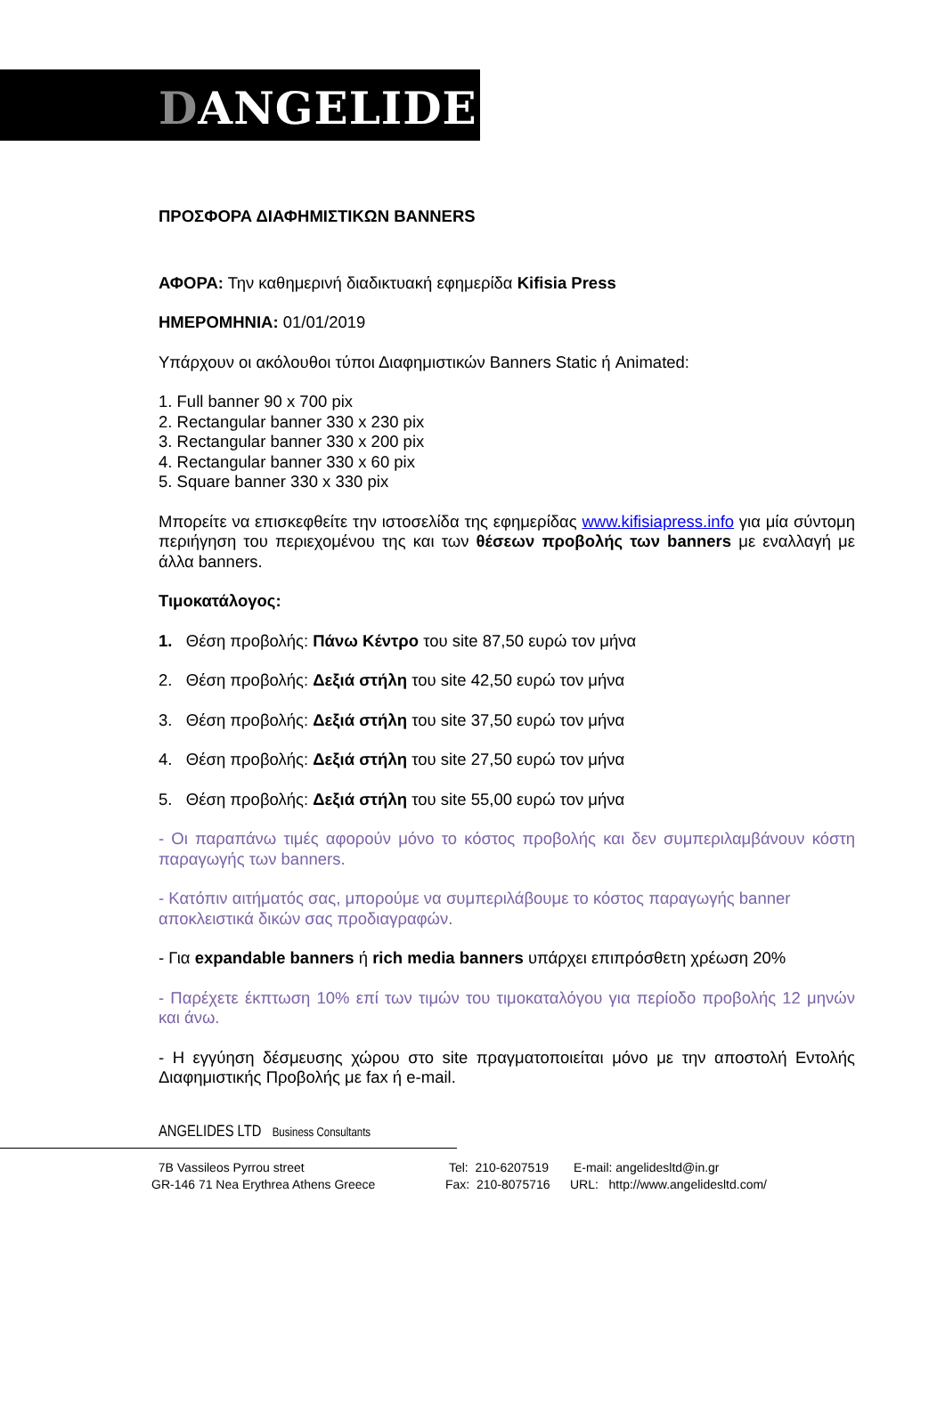DANGELIDES
ΠΡΟΣΦΟΡΑ ΔΙΑΦΗΜΙΣΤΙΚΩΝ BANNERS
ΑΦΟΡΑ: Την καθημερινή διαδικτυακή εφημερίδα Kifisia Press
ΗΜΕΡΟΜΗΝΙΑ: 01/01/2019
Υπάρχουν οι ακόλουθοι τύποι Διαφημιστικών Banners Static ή Animated:
1. Full banner 90 x 700 pix
2. Rectangular banner 330 x 230 pix
3. Rectangular banner 330 x 200 pix
4. Rectangular banner 330 x 60 pix
5. Square banner 330 x 330 pix
Μπορείτε να επισκεφθείτε την ιστοσελίδα της εφημερίδας www.kifisiapress.info για μία σύντομη περιήγηση του περιεχομένου της και των θέσεων προβολής των banners με εναλλαγή με άλλα banners.
Τιμοκατάλογος:
1. Θέση προβολής: Πάνω Κέντρο του site 87,50 ευρώ τον μήνα
2. Θέση προβολής: Δεξιά στήλη του site 42,50 ευρώ τον μήνα
3. Θέση προβολής: Δεξιά στήλη του site 37,50 ευρώ τον μήνα
4. Θέση προβολής: Δεξιά στήλη του site 27,50 ευρώ τον μήνα
5. Θέση προβολής: Δεξιά στήλη του site 55,00 ευρώ τον μήνα
- Οι παραπάνω τιμές αφορούν μόνο το κόστος προβολής και δεν συμπεριλαμβάνουν κόστη παραγωγής των banners.
- Κατόπιν αιτήματός σας, μπορούμε να συμπεριλάβουμε το κόστος παραγωγής banner αποκλειστικά δικών σας προδιαγραφών.
- Για expandable banners ή rich media banners υπάρχει επιπρόσθετη χρέωση 20%
- Παρέχετε έκπτωση 10% επί των τιμών του τιμοκαταλόγου για περίοδο προβολής 12 μηνών και άνω.
- Η εγγύηση δέσμευσης χώρου στο site πραγματοποιείται μόνο με την αποστολή Εντολής Διαφημιστικής Προβολής με fax ή e-mail.
ANGELIDES LTD Business Consultants
7B Vassileos Pyrrou street
GR-146 71 Nea Erythrea Athens Greece
Tel: 210-6207519
Fax: 210-8075716
E-mail: angelidesltd@in.gr
URL: http://www.angelidesltd.com/